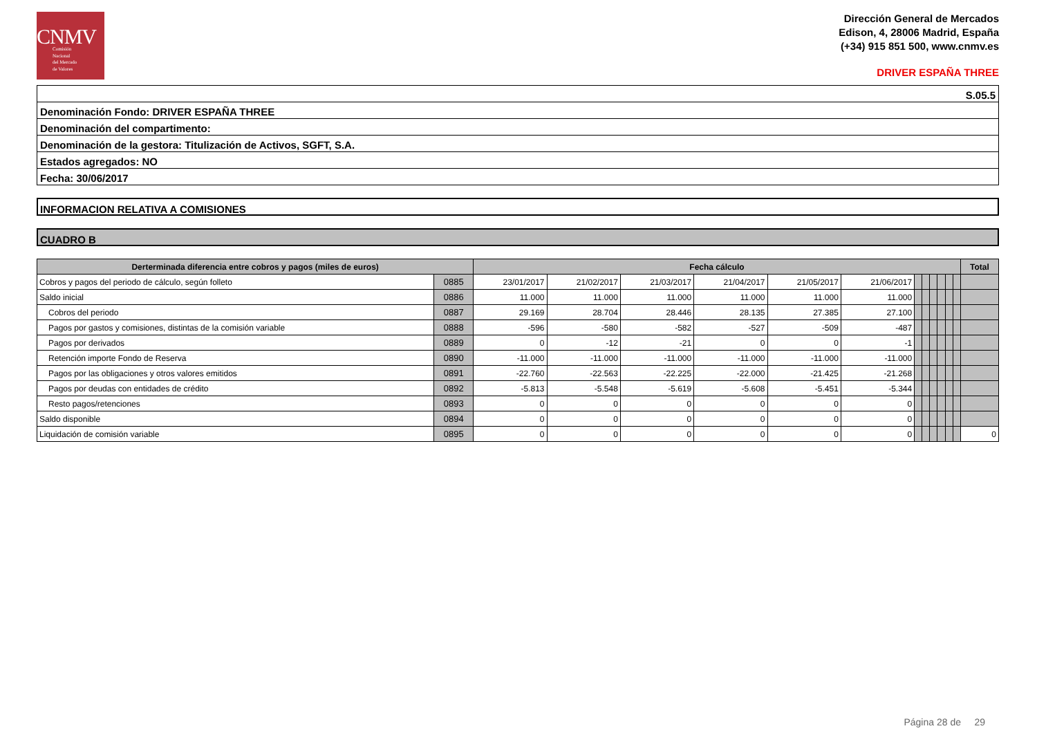CNMV
Comisión
Nacional
del Mercado
de Valores
Dirección General de Mercados
Edison, 4, 28006 Madrid, España
(+34) 915 851 500, www.cnmv.es
DRIVER ESPAÑA THREE
S.05.5
Denominación Fondo: DRIVER ESPAÑA THREE
Denominación del compartimento:
Denominación de la gestora: Titulización de Activos, SGFT, S.A.
Estados agregados: NO
Fecha: 30/06/2017
INFORMACION RELATIVA A COMISIONES
CUADRO B
| Derterminada diferencia entre cobros y pagos (miles de euros) | | Fecha cálculo | | | | | | | | | | | | Total |
| --- | --- | --- | --- | --- | --- | --- | --- | --- | --- | --- | --- | --- | --- | --- |
| Cobros y pagos del periodo de cálculo, según folleto | 0885 | 23/01/2017 | 21/02/2017 | 21/03/2017 | 21/04/2017 | 21/05/2017 | 21/06/2017 | | | | | | | |
| Saldo inicial | 0886 | 11.000 | 11.000 | 11.000 | 11.000 | 11.000 | 11.000 | | | | | | | |
| Cobros del periodo | 0887 | 29.169 | 28.704 | 28.446 | 28.135 | 27.385 | 27.100 | | | | | | | |
| Pagos por gastos y comisiones, distintas de la comisión variable | 0888 | -596 | -580 | -582 | -527 | -509 | -487 | | | | | | | |
| Pagos por derivados | 0889 | 0 | -12 | -21 | 0 | 0 | -1 | | | | | | | |
| Retención importe Fondo de Reserva | 0890 | -11.000 | -11.000 | -11.000 | -11.000 | -11.000 | -11.000 | | | | | | | |
| Pagos por las obligaciones y otros valores emitidos | 0891 | -22.760 | -22.563 | -22.225 | -22.000 | -21.425 | -21.268 | | | | | | | |
| Pagos por deudas con entidades de crédito | 0892 | -5.813 | -5.548 | -5.619 | -5.608 | -5.451 | -5.344 | | | | | | | |
| Resto pagos/retenciones | 0893 | 0 | 0 | 0 | 0 | 0 | 0 | | | | | | | |
| Saldo disponible | 0894 | 0 | 0 | 0 | 0 | 0 | 0 | | | | | | | |
| Liquidación de comisión variable | 0895 | 0 | 0 | 0 | 0 | 0 | 0 | | | | | | | 0 |
Página 28 de 29